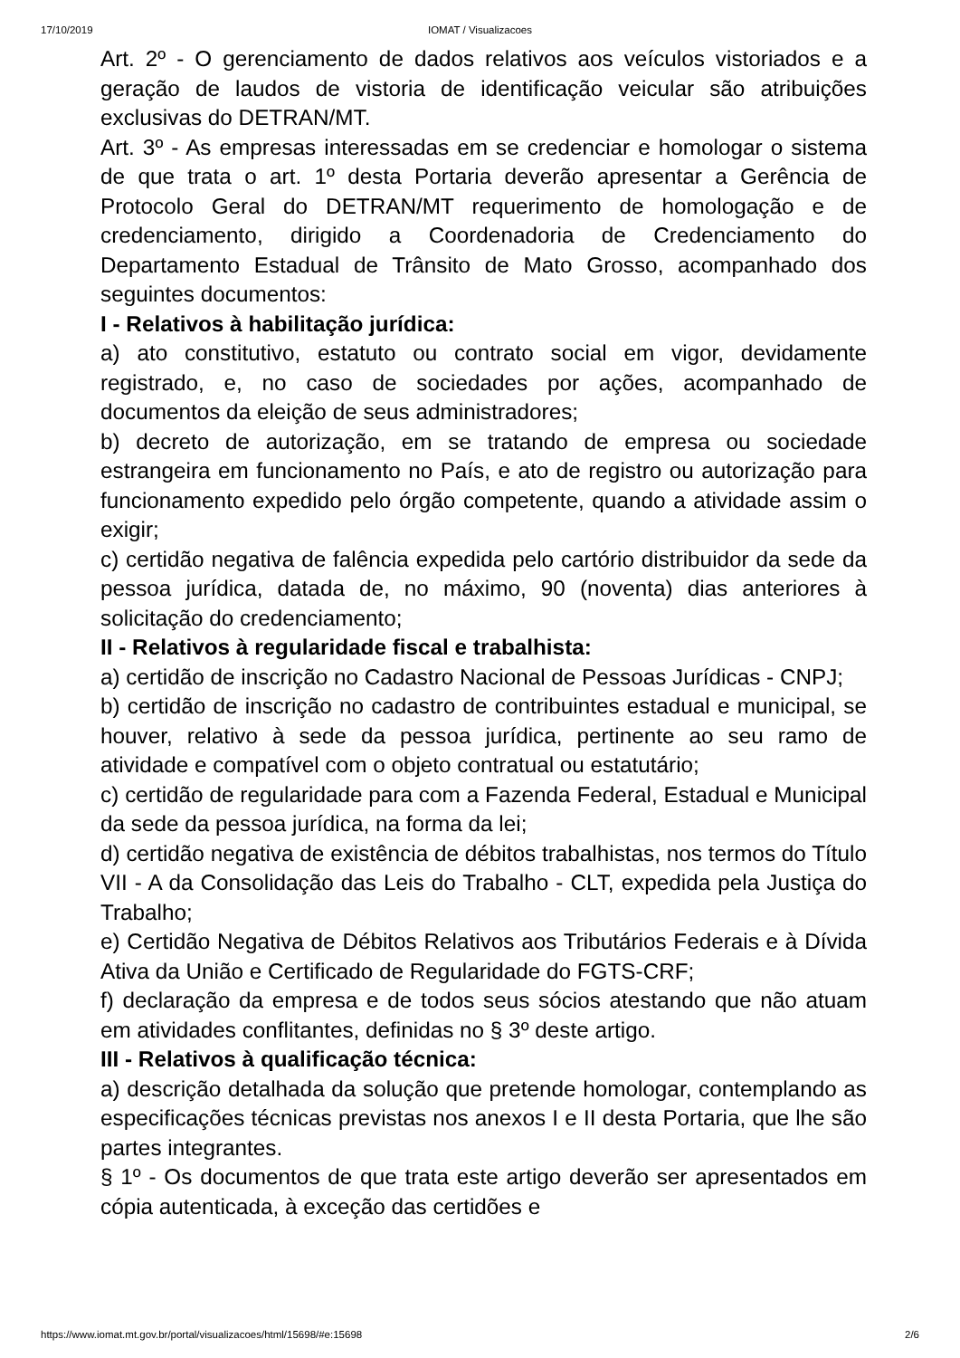17/10/2019
IOMAT / Visualizacoes
Art. 2º - O gerenciamento de dados relativos aos veículos vistoriados e a geração de laudos de vistoria de identificação veicular são atribuições exclusivas do DETRAN/MT.
Art. 3º - As empresas interessadas em se credenciar e homologar o sistema de que trata o art. 1º desta Portaria deverão apresentar a Gerência de Protocolo Geral do DETRAN/MT requerimento de homologação e de credenciamento, dirigido a Coordenadoria de Credenciamento do Departamento Estadual de Trânsito de Mato Grosso, acompanhado dos seguintes documentos:
I - Relativos à habilitação jurídica:
a) ato constitutivo, estatuto ou contrato social em vigor, devidamente registrado, e, no caso de sociedades por ações, acompanhado de documentos da eleição de seus administradores;
b) decreto de autorização, em se tratando de empresa ou sociedade estrangeira em funcionamento no País, e ato de registro ou autorização para funcionamento expedido pelo órgão competente, quando a atividade assim o exigir;
c) certidão negativa de falência expedida pelo cartório distribuidor da sede da pessoa jurídica, datada de, no máximo, 90 (noventa) dias anteriores à solicitação do credenciamento;
II - Relativos à regularidade fiscal e trabalhista:
a) certidão de inscrição no Cadastro Nacional de Pessoas Jurídicas - CNPJ;
b) certidão de inscrição no cadastro de contribuintes estadual e municipal, se houver, relativo à sede da pessoa jurídica, pertinente ao seu ramo de atividade e compatível com o objeto contratual ou estatutário;
c) certidão de regularidade para com a Fazenda Federal, Estadual e Municipal da sede da pessoa jurídica, na forma da lei;
d) certidão negativa de existência de débitos trabalhistas, nos termos do Título VII - A da Consolidação das Leis do Trabalho - CLT, expedida pela Justiça do Trabalho;
e) Certidão Negativa de Débitos Relativos aos Tributários Federais e à Dívida Ativa da União e Certificado de Regularidade do FGTS-CRF;
f) declaração da empresa e de todos seus sócios atestando que não atuam em atividades conflitantes, definidas no § 3º deste artigo.
III - Relativos à qualificação técnica:
a) descrição detalhada da solução que pretende homologar, contemplando as especificações técnicas previstas nos anexos I e II desta Portaria, que lhe são partes integrantes.
§ 1º - Os documentos de que trata este artigo deverão ser apresentados em cópia autenticada, à exceção das certidões e
https://www.iomat.mt.gov.br/portal/visualizacoes/html/15698/#e:15698 2/6